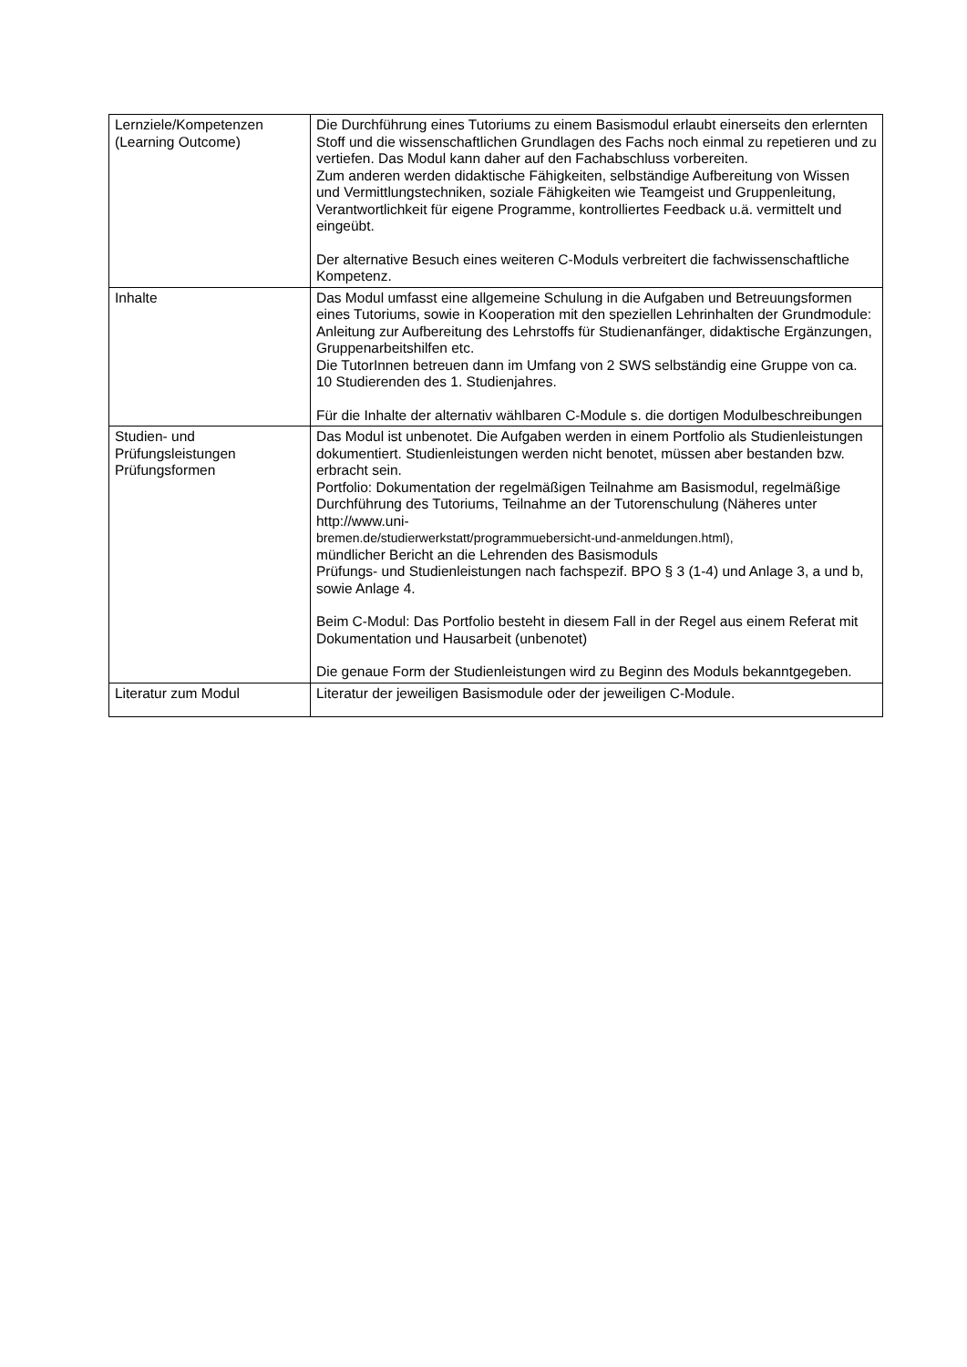| Lernziele/Kompetenzen (Learning Outcome) | Die Durchführung eines Tutoriums zu einem Basismodul erlaubt einerseits den erlernten Stoff und die wissenschaftlichen Grundlagen des Fachs noch einmal zu repetieren und zu vertiefen. Das Modul kann daher auf den Fachabschluss vorbereiten. Zum anderen werden didaktische Fähigkeiten, selbständige Aufbereitung von Wissen und Vermittlungstechniken, soziale Fähigkeiten wie Teamgeist und Gruppenleitung, Verantwortlichkeit für eigene Programme, kontrolliertes Feedback u.ä. vermittelt und eingeübt. Der alternative Besuch eines weiteren C-Moduls verbreitert die fachwissenschaftliche Kompetenz. |
| Inhalte | Das Modul umfasst eine allgemeine Schulung in die Aufgaben und Betreuungsformen eines Tutoriums, sowie in Kooperation mit den speziellen Lehrinhalten der Grundmodule: Anleitung zur Aufbereitung des Lehrstoffs für Studienanfänger, didaktische Ergänzungen, Gruppenarbeitshilfen etc. Die TutorInnen betreuen dann im Umfang von 2 SWS selbständig eine Gruppe von ca. 10 Studierenden des 1. Studienjahres. Für die Inhalte der alternativ wählbaren C-Module s. die dortigen Modulbeschreibungen |
| Studien- und Prüfungsleistungen Prüfungsformen | Das Modul ist unbenotet. Die Aufgaben werden in einem Portfolio als Studienleistungen dokumentiert. Studienleistungen werden nicht benotet, müssen aber bestanden bzw. erbracht sein. Portfolio: Dokumentation der regelmäßigen Teilnahme am Basismodul, regelmäßige Durchführung des Tutoriums, Teilnahme an der Tutorenschulung (Näheres unter http://www.uni- bremen.de/studierwerkstatt/programmuebersicht-und-anmeldungen.html), mündlicher Bericht an die Lehrenden des Basismoduls Prüfungs- und Studienleistungen nach fachspezif. BPO § 3 (1-4) und Anlage 3, a und b, sowie Anlage 4. Beim C-Modul: Das Portfolio besteht in diesem Fall in der Regel aus einem Referat mit Dokumentation und Hausarbeit (unbenotet) Die genaue Form der Studienleistungen wird zu Beginn des Moduls bekanntgegeben. |
| Literatur zum Modul | Literatur der jeweiligen Basismodule oder der jeweiligen C-Module. |